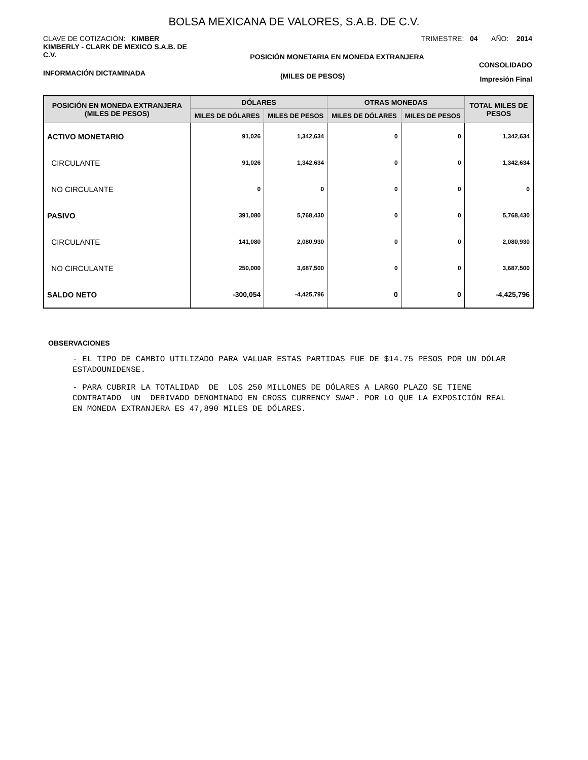BOLSA MEXICANA DE VALORES, S.A.B. DE C.V.
CLAVE DE COTIZACIÓN: KIMBER TRIMESTRE: 04 AÑO: 2014
KIMBERLY - CLARK DE MEXICO S.A.B. DE C.V. POSICIÓN MONETARIA EN MONEDA EXTRANJERA CONSOLIDADO
INFORMACIÓN DICTAMINADA (MILES DE PESOS) Impresión Final
| POSICIÓN EN MONEDA EXTRANJERA (MILES DE PESOS) | DÓLARES | | OTRAS MONEDAS | | TOTAL MILES DE PESOS |
| --- | --- | --- | --- | --- | --- |
| | MILES DE DÓLARES | MILES DE PESOS | MILES DE DÓLARES | MILES DE PESOS | |
| ACTIVO MONETARIO | 91,026 | 1,342,634 | 0 | 0 | 1,342,634 |
| CIRCULANTE | 91,026 | 1,342,634 | 0 | 0 | 1,342,634 |
| NO CIRCULANTE | 0 | 0 | 0 | 0 | 0 |
| PASIVO | 391,080 | 5,768,430 | 0 | 0 | 5,768,430 |
| CIRCULANTE | 141,080 | 2,080,930 | 0 | 0 | 2,080,930 |
| NO CIRCULANTE | 250,000 | 3,687,500 | 0 | 0 | 3,687,500 |
| SALDO NETO | -300,054 | -4,425,796 | 0 | 0 | -4,425,796 |
OBSERVACIONES
- EL TIPO DE CAMBIO UTILIZADO PARA VALUAR ESTAS PARTIDAS FUE DE $14.75 PESOS POR UN DÓLAR ESTADOUNIDENSE.
- PARA CUBRIR LA TOTALIDAD DE LOS 250 MILLONES DE DÓLARES A LARGO PLAZO SE TIENE CONTRATADO UN DERIVADO DENOMINADO EN CROSS CURRENCY SWAP. POR LO QUE LA EXPOSICIÓN REAL EN MONEDA EXTRANJERA ES 47,890 MILES DE DÓLARES.